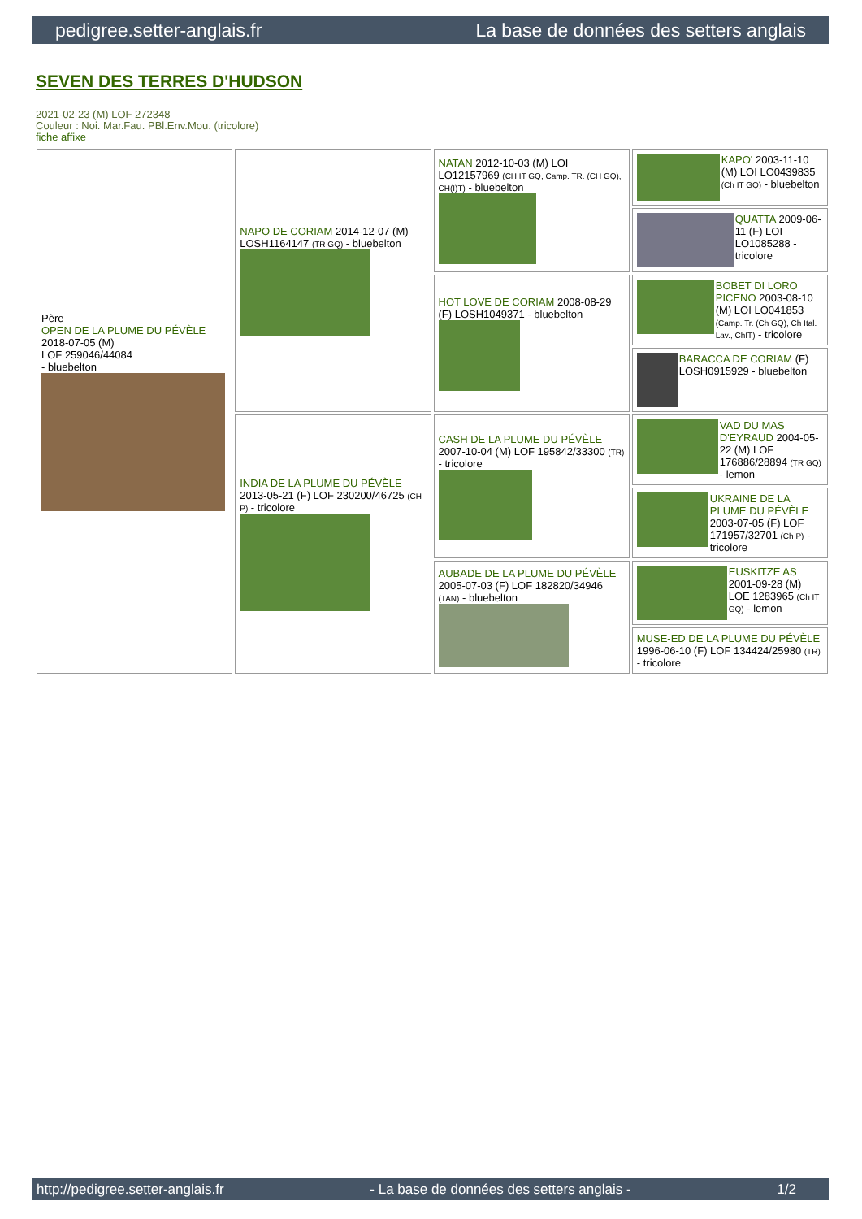pedigree.setter-anglais.fr La base de données des setters anglais
SEVEN DES TERRES D'HUDSON
2021-02-23 (M) LOF 272348
Couleur : Noi. Mar.Fau. PBl.Env.Mou. (tricolore)
fiche affixe
| Père OPEN DE LA PLUME DU PÉVÈLE 2018-07-05 (M) LOF 259046/44084 - bluebelton | NAPO DE CORIAM 2014-12-07 (M) LOSH1164147 (TR GQ) - bluebelton | NATAN 2012-10-03 (M) LOI LO12157969 (CH IT GQ, Camp. TR. (CH GQ), CH(I)T) - bluebelton | KAPO' 2003-11-10 (M) LOI LO0439835 (Ch IT GQ) - bluebelton |
| | | | QUATTA 2009-06-11 (F) LOI LO1085288 - tricolore |
| | | HOT LOVE DE CORIAM 2008-08-29 (F) LOSH1049371 - bluebelton | BOBET DI LORO PICENO 2003-08-10 (M) LOI LO041853 (Camp. Tr. (Ch GQ), Ch Ital. Lav., ChIT) - tricolore |
| | | | BARACCA DE CORIAM (F) LOSH0915929 - bluebelton |
| | INDIA DE LA PLUME DU PÉVÈLE 2013-05-21 (F) LOF 230200/46725 (CH P) - tricolore | CASH DE LA PLUME DU PÉVÈLE 2007-10-04 (M) LOF 195842/33300 (TR) - tricolore | VAD DU MAS D'EYRAUD 2004-05-22 (M) LOF 176886/28894 (TR GQ) - lemon |
| | | | UKRAINE DE LA PLUME DU PÉVÈLE 2003-07-05 (F) LOF 171957/32701 (Ch P) - tricolore |
| | | AUBADE DE LA PLUME DU PÉVÈLE 2005-07-03 (F) LOF 182820/34946 (TAN) - bluebelton | EUSKITZE AS 2001-09-28 (M) LOE 1283965 (Ch IT GQ) - lemon |
| | | | MUSE-ED DE LA PLUME DU PÉVÈLE 1996-06-10 (F) LOF 134424/25980 (TR) - tricolore |
http://pedigree.setter-anglais.fr - La base de données des setters anglais - 1/2